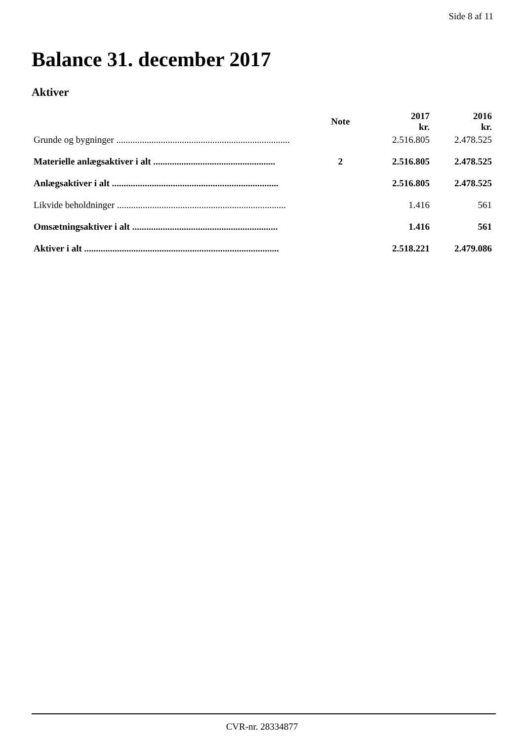Side 8 af 11
Balance 31. december 2017
Aktiver
| | Note | 2017 kr. | 2016 kr. |
| --- | --- | --- | --- |
| Grunde og bygninger .......................................................................... | | 2.516.805 | 2.478.525 |
| Materielle anlægsaktiver i alt .................................................... | 2 | 2.516.805 | 2.478.525 |
| Anlægsaktiver i alt ....................................................................... | | 2.516.805 | 2.478.525 |
| Likvide beholdninger ........................................................................ | | 1.416 | 561 |
| Omsætningsaktiver i alt .............................................................. | | 1.416 | 561 |
| Aktiver i alt ................................................................................... | | 2.518.221 | 2.479.086 |
CVR-nr. 28334877